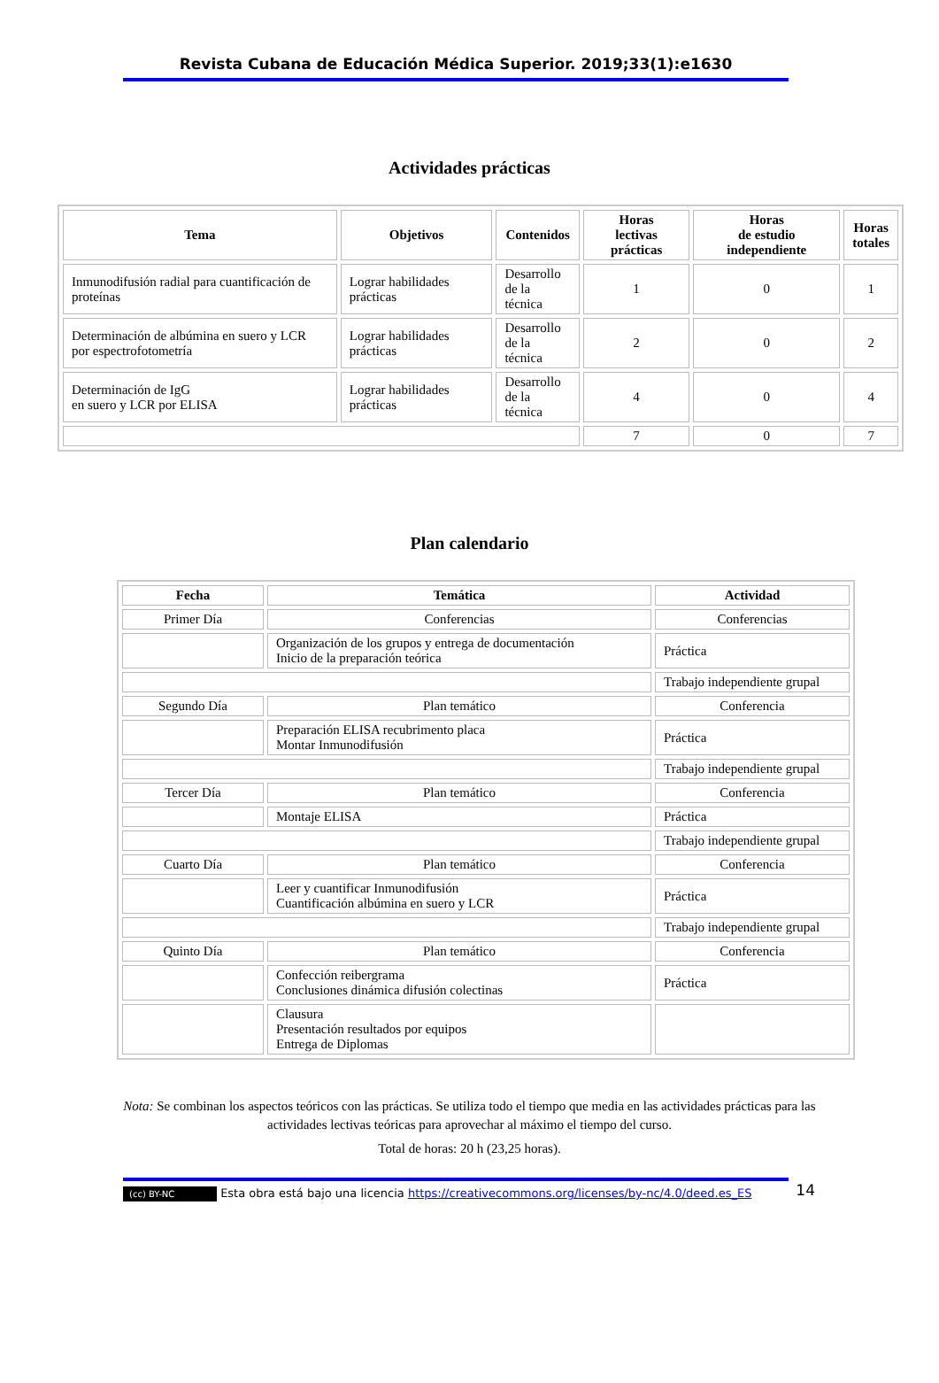Revista Cubana de Educación Médica Superior. 2019;33(1):e1630
Actividades prácticas
| Tema | Objetivos | Contenidos | Horas lectivas prácticas | Horas de estudio independiente | Horas totales |
| --- | --- | --- | --- | --- | --- |
| Inmunodifusión radial para cuantificación de proteínas | Lograr habilidades prácticas | Desarrollo de la técnica | 1 | 0 | 1 |
| Determinación de albúmina en suero y LCR por espectrofotometría | Lograr habilidades prácticas | Desarrollo de la técnica | 2 | 0 | 2 |
| Determinación de IgG en suero y LCR por ELISA | Lograr habilidades prácticas | Desarrollo de la técnica | 4 | 0 | 4 |
| | | | 7 | 0 | 7 |
Plan calendario
| Fecha | Temática | Actividad |
| --- | --- | --- |
| Primer Día | Conferencias | Conferencias |
| | Organización de los grupos y entrega de documentación Inicio de la preparación teórica | Práctica |
| | | Trabajo independiente grupal |
| Segundo Día | Plan temático | Conferencia |
| | Preparación ELISA recubrimento placa Montar Inmunodifusión | Práctica |
| | | Trabajo independiente grupal |
| Tercer Día | Plan temático | Conferencia |
| | Montaje ELISA | Práctica |
| | | Trabajo independiente grupal |
| Cuarto Día | Plan temático | Conferencia |
| | Leer y cuantificar Inmunodifusión Cuantificación albúmina en suero y LCR | Práctica |
| | | Trabajo independiente grupal |
| Quinto Día | Plan temático | Conferencia |
| | Confección reibergrama Conclusiones dinámica difusión colectinas | Práctica |
| | Clausura Presentación resultados por equipos Entrega de Diplomas | |
Nota: Se combinan los aspectos teóricos con las prácticas. Se utiliza todo el tiempo que media en las actividades prácticas para las actividades lectivas teóricas para aprovechar al máximo el tiempo del curso.
Total de horas: 20 h (23,25 horas).
(cc) BY-NC Esta obra está bajo una licencia https://creativecommons.org/licenses/by-nc/4.0/deed.es_ES 14